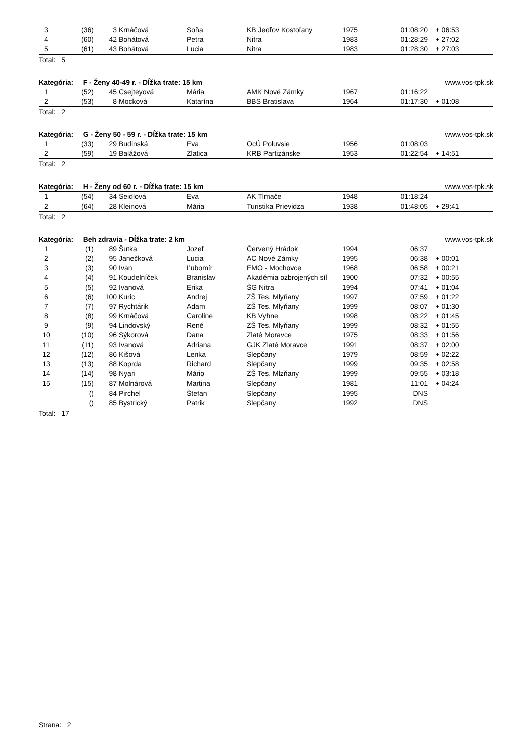| 3 | (36) | 3 | Krnáčová | Soňa | KB Jedľov Kostoľany | 1975 | 01:08:20 | + 06:53 |
| 4 | (60) | 42 | Bohátová | Petra | Nitra | 1983 | 01:28:29 | + 27:02 |
| 5 | (61) | 43 | Bohátová | Lucia | Nitra | 1983 | 01:28:30 | + 27:03 |
Total: 5
Kategória: F - Ženy 40-49 r. - Dĺžka trate: 15 km www.vos-tpk.sk
| 1 | (52) | 45 | Csejteyová | Mária | AMK Nové Zámky | 1967 | 01:16:22 | |
| 2 | (53) | 8 | Mocková | Katarína | BBS Bratislava | 1964 | 01:17:30 | + 01:08 |
Total: 2
Kategória: G - Ženy 50 - 59 r. - Dĺžka trate: 15 km www.vos-tpk.sk
| 1 | (33) | 29 | Budinská | Eva | OcÚ Poluvsie | 1956 | 01:08:03 | |
| 2 | (59) | 19 | Balážová | Zlatica | KRB Partizánske | 1953 | 01:22:54 | + 14:51 |
Total: 2
Kategória: H - Ženy od 60 r. - Dĺžka trate: 15 km www.vos-tpk.sk
| 1 | (54) | 34 | Seidlová | Eva | AK Tlmače | 1948 | 01:18:24 | |
| 2 | (64) | 28 | Kleinová | Mária | Turistika Prievidza | 1938 | 01:48:05 | + 29:41 |
Total: 2
Kategória: Beh zdravia - Dĺžka trate: 2 km www.vos-tpk.sk
| 1 | (1) | 89 | Šutka | Jozef | Červený Hrádok | 1994 | 06:37 | |
| 2 | (2) | 95 | Janečková | Lucia | AC Nové Zámky | 1995 | 06:38 | + 00:01 |
| 3 | (3) | 90 | Ivan | Ľubomír | EMO - Mochovce | 1968 | 06:58 | + 00:21 |
| 4 | (4) | 91 | Koudelníček | Branislav | Akadémia ozbrojených síl | 1900 | 07:32 | + 00:55 |
| 5 | (5) | 92 | Ivanová | Erika | ŠG Nitra | 1994 | 07:41 | + 01:04 |
| 6 | (6) | 100 | Kuric | Andrej | ZŠ Tes. Mlyňany | 1997 | 07:59 | + 01:22 |
| 7 | (7) | 97 | Rychtárik | Adam | ZŠ Tes. Mlyňany | 1999 | 08:07 | + 01:30 |
| 8 | (8) | 99 | Krnáčová | Caroline | KB Vyhne | 1998 | 08:22 | + 01:45 |
| 9 | (9) | 94 | Lindovský | René | ZŠ Tes. Mlyňany | 1999 | 08:32 | + 01:55 |
| 10 | (10) | 96 | Sýkorová | Dana | Zlaté Moravce | 1975 | 08:33 | + 01:56 |
| 11 | (11) | 93 | Ivanová | Adriana | GJK Zlaté Moravce | 1991 | 08:37 | + 02:00 |
| 12 | (12) | 86 | Kišová | Lenka | Slepčany | 1979 | 08:59 | + 02:22 |
| 13 | (13) | 88 | Koprda | Richard | Slepčany | 1999 | 09:35 | + 02:58 |
| 14 | (14) | 98 | Nyari | Mário | ZŠ Tes. Mlzňany | 1999 | 09:55 | + 03:18 |
| 15 | (15) | 87 | Molnárová | Martina | Slepčany | 1981 | 11:01 | + 04:24 |
| | () | 84 | Pirchel | Štefan | Slepčany | 1995 | DNS | |
| | () | 85 | Bystrický | Patrik | Slepčany | 1992 | DNS | |
Total: 17
Strana: 2